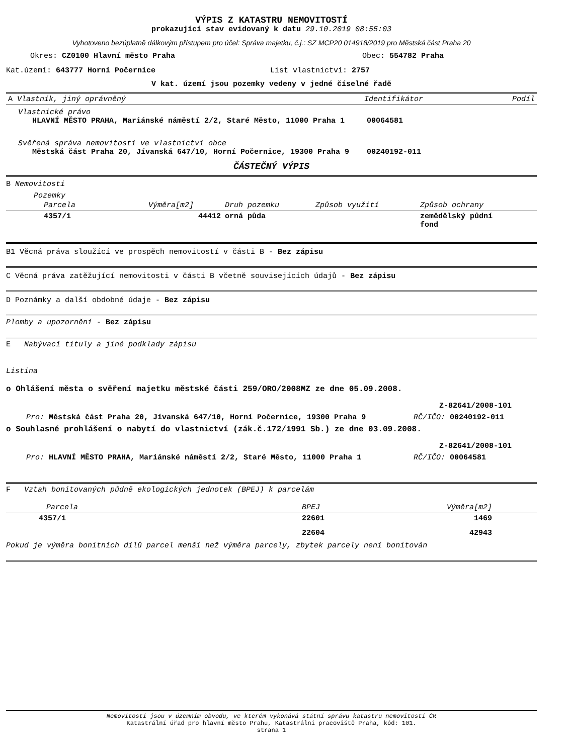VÝPIS Z KATASTRU NEMOVITOSTÍ
prokazující stav evidovaný k datu 29.10.2019 08:55:03
Vyhotoveno bezúplatně dálkovým přístupem pro účel: Správa majetku, č.j.: SZ MCP20 014918/2019 pro Městská část Praha 20
Okres: CZ0100 Hlavní město Praha Obec: 554782 Praha
Kat.území: 643777 Horní Počernice List vlastnictví: 2757
V kat. území jsou pozemky vedeny v jedné číselné řadě
| A Vlastník, jiný oprávněný | Identifikátor | Podíl |
| --- | --- | --- |
Vlastnické právo
HLAVNÍ MĚSTO PRAHA, Mariánské náměstí 2/2, Staré Město, 11000 Praha 1 00064581
Svěřená správa nemovitostí ve vlastnictví obce
Městská část Praha 20, Jívanská 647/10, Horní Počernice, 19300 Praha 9 00240192-011
ČÁSTEČNÝ VÝPIS
B Nemovitosti
Pozemky
| Parcela | Výměra[m2] | Druh pozemku | Způsob využití | Způsob ochrany |
| --- | --- | --- | --- | --- |
| 4357/1 | 44412 | orná půda | | zemědělský půdní fond |
B1 Věcná práva sloužící ve prospěch nemovitostí v části B - Bez zápisu
C Věcná práva zatěžující nemovitosti v části B včetně souvisejících údajů - Bez zápisu
D Poznámky a další obdobné údaje - Bez zápisu
Plomby a upozornění - Bez zápisu
E Nabývací tituly a jiné podklady zápisu
Listina
o Ohlášení města o svěření majetku městské části 259/ORO/2008MZ ze dne 05.09.2008.
Z-82641/2008-101
Pro: Městská část Praha 20, Jívanská 647/10, Horní Počernice, 19300 Praha 9 RČ/IČO: 00240192-011
o Souhlasné prohlášení o nabytí do vlastnictví (zák.č.172/1991 Sb.) ze dne 03.09.2008.
Z-82641/2008-101
Pro: HLAVNÍ MĚSTO PRAHA, Mariánské náměstí 2/2, Staré Město, 11000 Praha 1 RČ/IČO: 00064581
F Vztah bonitovaných půdně ekologických jednotek (BPEJ) k parcelám
| Parcela | BPEJ | Výměra[m2] | |
| --- | --- | --- | --- |
| 4357/1 | 22601 | 1469 | |
| | 22604 | 42943 | |
Pokud je výměra bonitních dílů parcel menší než výměra parcely, zbytek parcely není bonitován
Nemovitosti jsou v územním obvodu, ve kterém vykonává státní správu katastru nemovitostí ČR
Katastrální úřad pro hlavní město Prahu, Katastrální pracoviště Praha, kód: 101.
strana 1